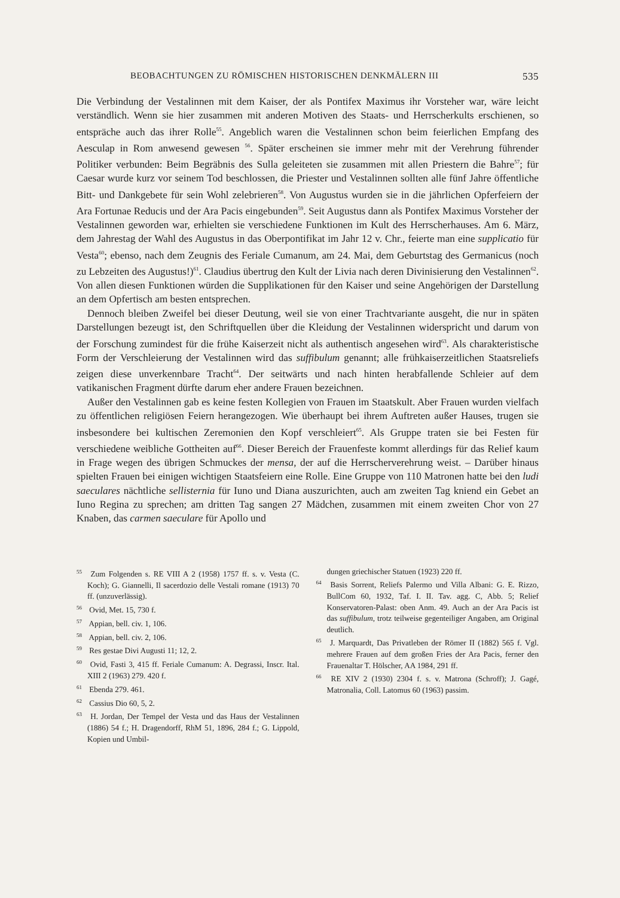BEOBACHTUNGEN ZU RÖMISCHEN HISTORISCHEN DENKMÄLERN III 535
Die Verbindung der Vestalinnen mit dem Kaiser, der als Pontifex Maximus ihr Vorsteher war, wäre leicht verständlich. Wenn sie hier zusammen mit anderen Motiven des Staats- und Herrscherkults erschienen, so entspräche auch das ihrer Rolle<sup>55</sup>. Angeblich waren die Vestalinnen schon beim feierlichen Empfang des Aesculap in Rom anwesend gewesen <sup>56</sup>. Später erscheinen sie immer mehr mit der Verehrung führender Politiker verbunden: Beim Begräbnis des Sulla geleiteten sie zusammen mit allen Priestern die Bahre<sup>57</sup>; für Caesar wurde kurz vor seinem Tod beschlossen, die Priester und Vestalinnen sollten alle fünf Jahre öffentliche Bitt- und Dankgebete für sein Wohl zelebrieren<sup>58</sup>. Von Augustus wurden sie in die jährlichen Opferfeiern der Ara Fortunae Reducis und der Ara Pacis eingebunden<sup>59</sup>. Seit Augustus dann als Pontifex Maximus Vorsteher der Vestalinnen geworden war, erhielten sie verschiedene Funktionen im Kult des Herrscherhauses. Am 6. März, dem Jahrestag der Wahl des Augustus in das Oberpontifikat im Jahr 12 v. Chr., feierte man eine supplicatio für Vesta<sup>60</sup>; ebenso, nach dem Zeugnis des Feriale Cumanum, am 24. Mai, dem Geburtstag des Germanicus (noch zu Lebzeiten des Augustus!)<sup>61</sup>. Claudius übertrug den Kult der Livia nach deren Divinisierung den Vestalinnen<sup>62</sup>. Von allen diesen Funktionen würden die Supplikationen für den Kaiser und seine Angehörigen der Darstellung an dem Opfertisch am besten entsprechen.
Dennoch bleiben Zweifel bei dieser Deutung, weil sie von einer Trachtvariante ausgeht, die nur in späten Darstellungen bezeugt ist, den Schriftquellen über die Kleidung der Vestalinnen widerspricht und darum von der Forschung zumindest für die frühe Kaiserzeit nicht als authentisch angesehen wird<sup>63</sup>. Als charakteristische Form der Verschleierung der Vestalinnen wird das suffibulum genannt; alle frühkaiserzeitlichen Staatsreliefs zeigen diese unverkennbare Tracht<sup>64</sup>. Der seitwärts und nach hinten herabfallende Schleier auf dem vatikanischen Fragment dürfte darum eher andere Frauen bezeichnen.
Außer den Vestalinnen gab es keine festen Kollegien von Frauen im Staatskult. Aber Frauen wurden vielfach zu öffentlichen religiösen Feiern herangezogen. Wie überhaupt bei ihrem Auftreten außer Hauses, trugen sie insbesondere bei kultischen Zeremonien den Kopf verschleiert<sup>65</sup>. Als Gruppe traten sie bei Festen für verschiedene weibliche Gottheiten auf<sup>66</sup>. Dieser Bereich der Frauenfeste kommt allerdings für das Relief kaum in Frage wegen des übrigen Schmuckes der mensa, der auf die Herrscherverehrung weist. – Darüber hinaus spielten Frauen bei einigen wichtigen Staatsfeiern eine Rolle. Eine Gruppe von 110 Matronen hatte bei den ludi saeculares nächtliche sellisternia für Iuno und Diana auszurichten, auch am zweiten Tag kniend ein Gebet an Iuno Regina zu sprechen; am dritten Tag sangen 27 Mädchen, zusammen mit einem zweiten Chor von 27 Knaben, das carmen saeculare für Apollo und
<sup>55</sup> Zum Folgenden s. RE VIII A 2 (1958) 1757 ff. s. v. Vesta (C. Koch); G. Giannelli, Il sacerdozio delle Vestali romane (1913) 70 ff. (unzuverlässig).
<sup>56</sup> Ovid, Met. 15, 730 f.
<sup>57</sup> Appian, bell. civ. 1, 106.
<sup>58</sup> Appian, bell. civ. 2, 106.
<sup>59</sup> Res gestae Divi Augusti 11; 12, 2.
<sup>60</sup> Ovid, Fasti 3, 415 ff. Feriale Cumanum: A. Degrassi, Inscr. Ital. XIII 2 (1963) 279. 420 f.
<sup>61</sup> Ebenda 279. 461.
<sup>62</sup> Cassius Dio 60, 5, 2.
<sup>63</sup> H. Jordan, Der Tempel der Vesta und das Haus der Vestalinnen (1886) 54 f.; H. Dragendorff, RhM 51, 1896, 284 f.; G. Lippold, Kopien und Umbil-
dungen griechischer Statuen (1923) 220 ff.
<sup>64</sup> Basis Sorrent, Reliefs Palermo und Villa Albani: G. E. Rizzo, BullCom 60, 1932, Taf. I. II. Tav. agg. C, Abb. 5; Relief Konservatoren-Palast: oben Anm. 49. Auch an der Ara Pacis ist das suffibulum, trotz teilweise gegenteiliger Angaben, am Original deutlich.
<sup>65</sup> J. Marquardt, Das Privatleben der Römer II (1882) 565 f. Vgl. mehrere Frauen auf dem großen Fries der Ara Pacis, ferner den Frauenaltar T. Hölscher, AA 1984, 291 ff.
<sup>66</sup> RE XIV 2 (1930) 2304 f. s. v. Matrona (Schroff); J. Gagé, Matronalia, Coll. Latomus 60 (1963) passim.